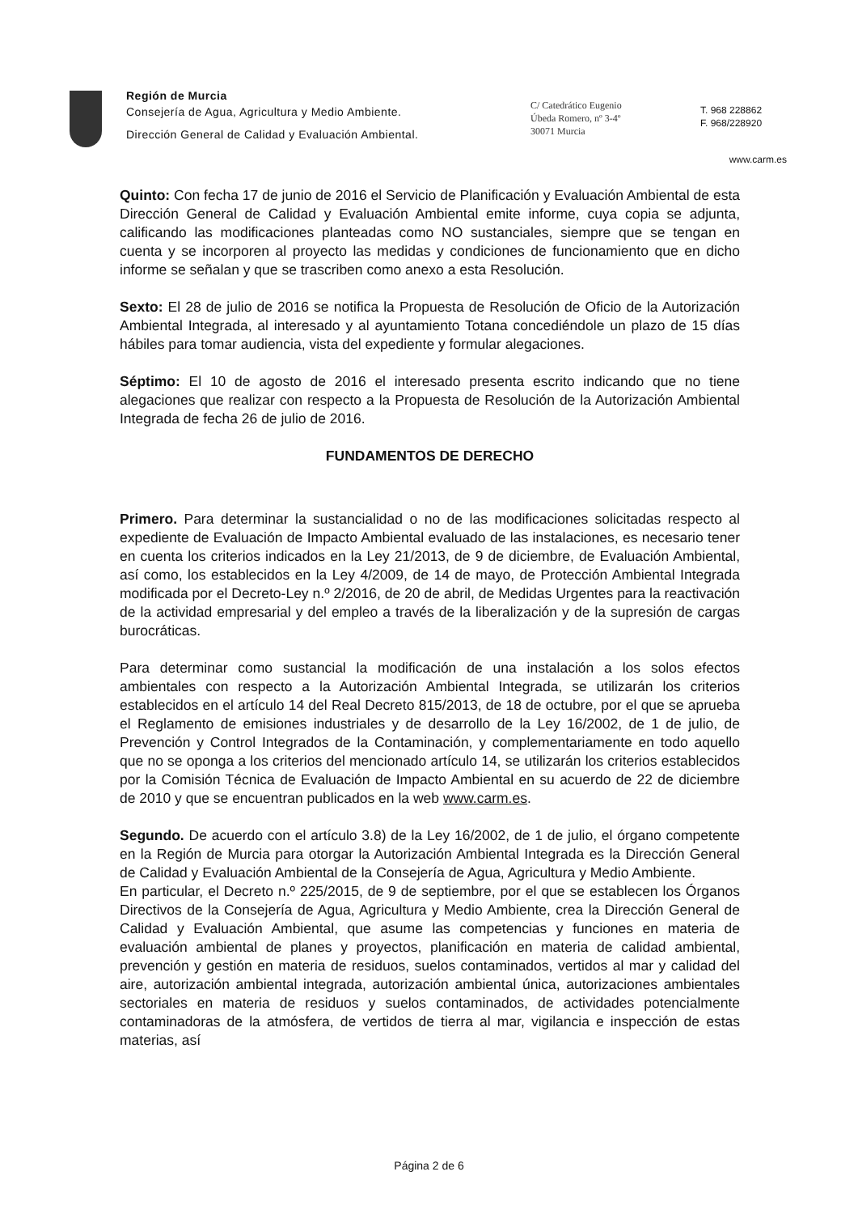Región de Murcia
Consejería de Agua, Agricultura y Medio Ambiente.
Dirección General de Calidad y Evaluación Ambiental.
C/ Catedrático Eugenio
Úbeda Romero, nº 3-4º
30071 Murcia
T. 968 228862
F. 968/228920
www.carm.es
Quinto: Con fecha 17 de junio de 2016 el Servicio de Planificación y Evaluación Ambiental de esta Dirección General de Calidad y Evaluación Ambiental emite informe, cuya copia se adjunta, calificando las modificaciones planteadas como NO sustanciales, siempre que se tengan en cuenta y se incorporen al proyecto las medidas y condiciones de funcionamiento que en dicho informe se señalan y que se trascriben como anexo a esta Resolución.
Sexto: El 28 de julio de 2016 se notifica la Propuesta de Resolución de Oficio de la Autorización Ambiental Integrada, al interesado y al ayuntamiento Totana concediéndole un plazo de 15 días hábiles para tomar audiencia, vista del expediente y formular alegaciones.
Séptimo: El 10 de agosto de 2016 el interesado presenta escrito indicando que no tiene alegaciones que realizar con respecto a la Propuesta de Resolución de la Autorización Ambiental Integrada de fecha 26 de julio de 2016.
FUNDAMENTOS DE DERECHO
Primero. Para determinar la sustancialidad o no de las modificaciones solicitadas respecto al expediente de Evaluación de Impacto Ambiental evaluado de las instalaciones, es necesario tener en cuenta los criterios indicados en la Ley 21/2013, de 9 de diciembre, de Evaluación Ambiental, así como, los establecidos en la Ley 4/2009, de 14 de mayo, de Protección Ambiental Integrada modificada por el Decreto-Ley n.º 2/2016, de 20 de abril, de Medidas Urgentes para la reactivación de la actividad empresarial y del empleo a través de la liberalización y de la supresión de cargas burocráticas.
Para determinar como sustancial la modificación de una instalación a los solos efectos ambientales con respecto a la Autorización Ambiental Integrada, se utilizarán los criterios establecidos en el artículo 14 del Real Decreto 815/2013, de 18 de octubre, por el que se aprueba el Reglamento de emisiones industriales y de desarrollo de la Ley 16/2002, de 1 de julio, de Prevención y Control Integrados de la Contaminación, y complementariamente en todo aquello que no se oponga a los criterios del mencionado artículo 14, se utilizarán los criterios establecidos por la Comisión Técnica de Evaluación de Impacto Ambiental en su acuerdo de 22 de diciembre de 2010 y que se encuentran publicados en la web www.carm.es.
Segundo. De acuerdo con el artículo 3.8) de la Ley 16/2002, de 1 de julio, el órgano competente en la Región de Murcia para otorgar la Autorización Ambiental Integrada es la Dirección General de Calidad y Evaluación Ambiental de la Consejería de Agua, Agricultura y Medio Ambiente.
En particular, el Decreto n.º 225/2015, de 9 de septiembre, por el que se establecen los Órganos Directivos de la Consejería de Agua, Agricultura y Medio Ambiente, crea la Dirección General de Calidad y Evaluación Ambiental, que asume las competencias y funciones en materia de evaluación ambiental de planes y proyectos, planificación en materia de calidad ambiental, prevención y gestión en materia de residuos, suelos contaminados, vertidos al mar y calidad del aire, autorización ambiental integrada, autorización ambiental única, autorizaciones ambientales sectoriales en materia de residuos y suelos contaminados, de actividades potencialmente contaminadoras de la atmósfera, de vertidos de tierra al mar, vigilancia e inspección de estas materias, así
Página 2 de 6